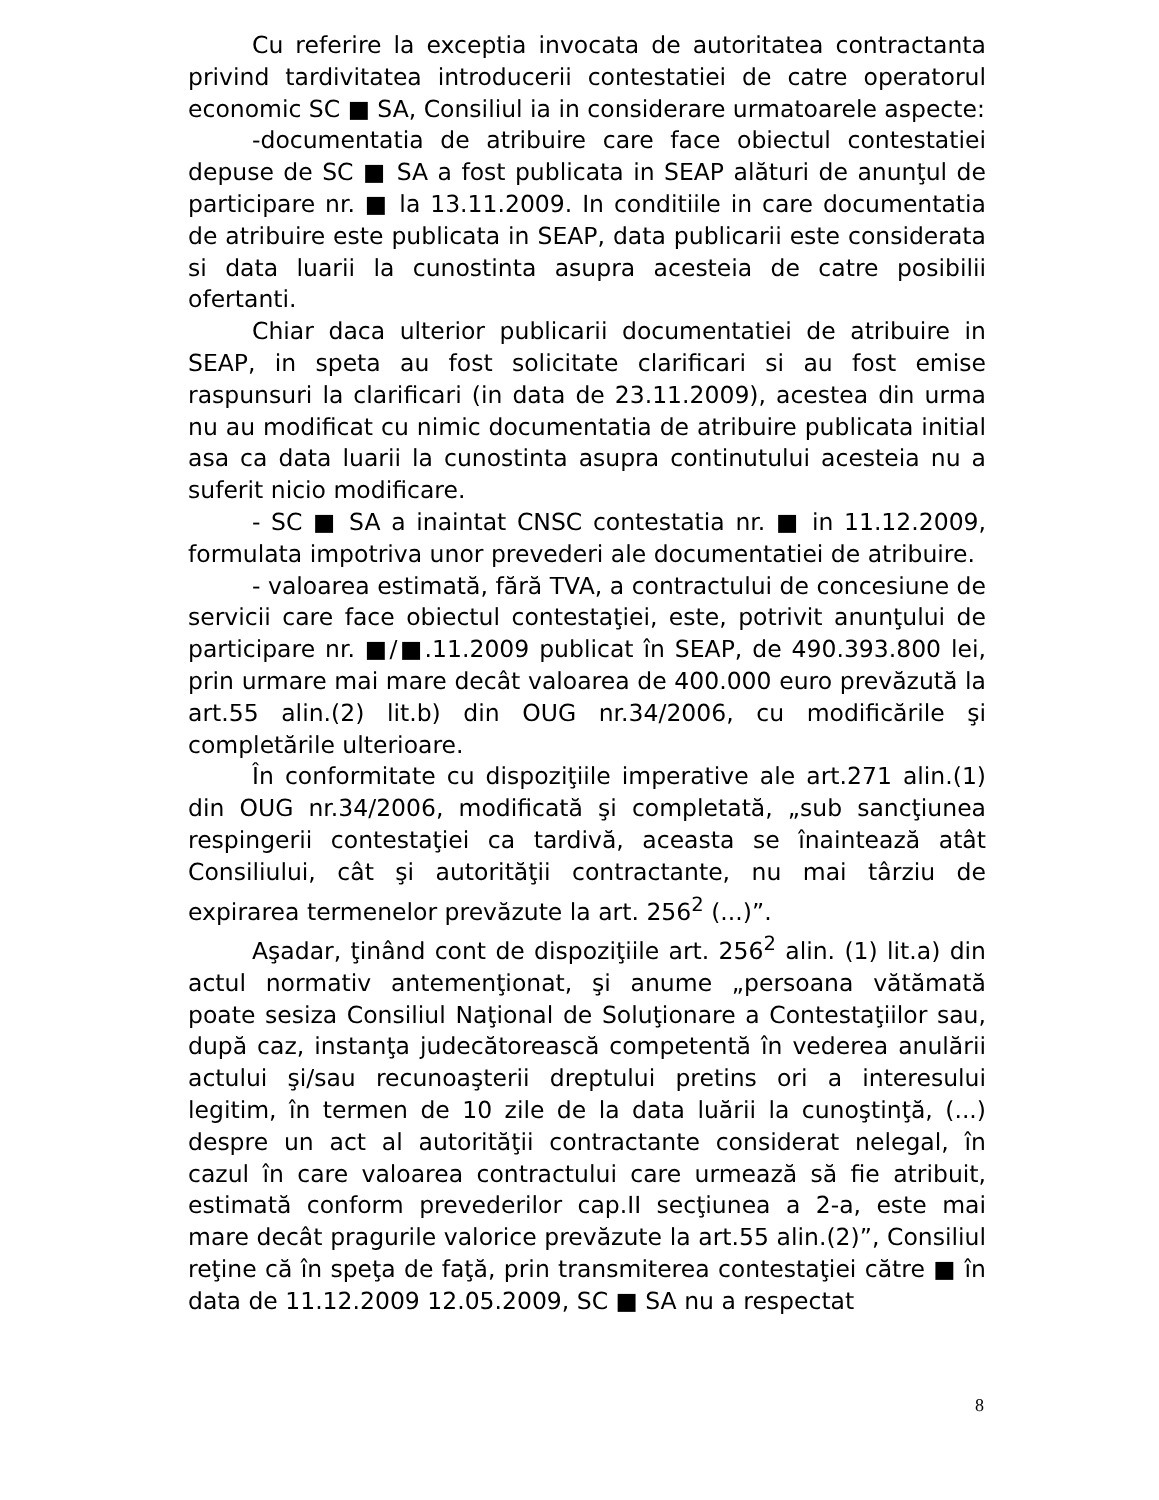Cu referire la exceptia invocata de autoritatea contractanta privind tardivitatea introducerii contestatiei de catre operatorul economic SC ■ SA, Consiliul ia in considerare urmatoarele aspecte:
-documentatia de atribuire care face obiectul contestatiei depuse de SC ■ SA a fost publicata in SEAP alături de anunţul de participare nr. ■ la 13.11.2009. In conditiile in care documentatia de atribuire este publicata in SEAP, data publicarii este considerata si data luarii la cunostinta asupra acesteia de catre posibilii ofertanti.
Chiar daca ulterior publicarii documentatiei de atribuire in SEAP, in speta au fost solicitate clarificari si au fost emise raspunsuri la clarificari (in data de 23.11.2009), acestea din urma nu au modificat cu nimic documentatia de atribuire publicata initial asa ca data luarii la cunostinta asupra continutului acesteia nu a suferit nicio modificare.
- SC ■ SA a inaintat CNSC contestatia nr. ■ in 11.12.2009, formulata impotriva unor prevederi ale documentatiei de atribuire.
- valoarea estimată, fără TVA, a contractului de concesiune de servicii care face obiectul contestaţiei, este, potrivit anunţului de participare nr. ■/■.11.2009 publicat în SEAP, de 490.393.800 lei, prin urmare mai mare decât valoarea de 400.000 euro prevăzută la art.55 alin.(2) lit.b) din OUG nr.34/2006, cu modificările şi completările ulterioare.
În conformitate cu dispoziţiile imperative ale art.271 alin.(1) din OUG nr.34/2006, modificată şi completată, „sub sancţiunea respingerii contestaţiei ca tardivă, aceasta se înaintează atât Consiliului, cât şi autorităţii contractante, nu mai târziu de expirarea termenelor prevăzute la art. 256<sup>2</sup> (...)”.
Aşadar, ţinând cont de dispoziţiile art. 256<sup>2</sup> alin. (1) lit.a) din actul normativ antemenţionat, şi anume „persoana vătămată poate sesiza Consiliul Naţional de Soluţionare a Contestaţiilor sau, după caz, instanţa judecătorească competentă în vederea anulării actului şi/sau recunoaşterii dreptului pretins ori a interesului legitim, în termen de 10 zile de la data luării la cunoştinţă, (...) despre un act al autorităţii contractante considerat nelegal, în cazul în care valoarea contractului care urmează să fie atribuit, estimată conform prevederilor cap.II secţiunea a 2-a, este mai mare decât pragurile valorice prevăzute la art.55 alin.(2)”, Consiliul reţine că în speţa de faţă, prin transmiterea contestaţiei către ■ în data de 11.12.2009 12.05.2009, SC ■ SA nu a respectat
8